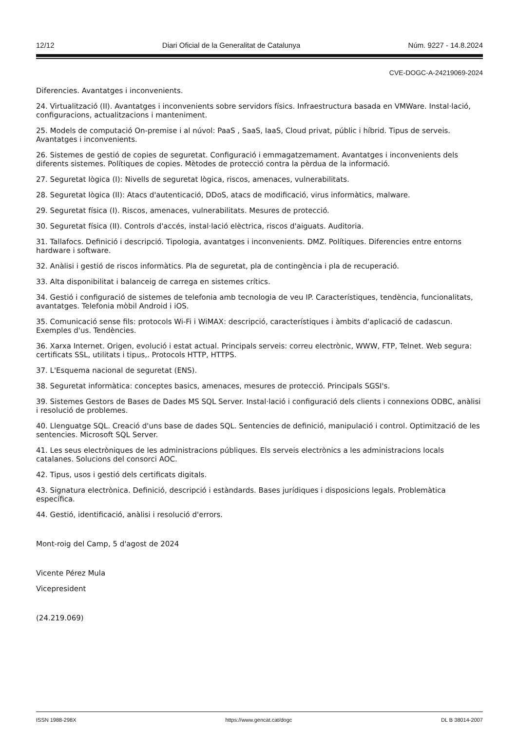12/12 Diari Oficial de la Generalitat de Catalunya Núm. 9227 - 14.8.2024
CVE-DOGC-A-24219069-2024
Diferencies. Avantatges i inconvenients.
24. Virtualització (II). Avantatges i inconvenients sobre servidors físics. Infraestructura basada en VMWare. Instal·lació, configuracions, actualitzacions i manteniment.
25. Models de computació On-premise i al núvol: PaaS , SaaS, IaaS, Cloud privat, públic i híbrid. Tipus de serveis. Avantatges i inconvenients.
26. Sistemes de gestió de copies de seguretat. Configuració i emmagatzemament. Avantatges i inconvenients dels diferents sistemes. Polítiques de copies. Mètodes de protecció contra la pèrdua de la informació.
27. Seguretat lògica (I): Nivells de seguretat lògica, riscos, amenaces, vulnerabilitats.
28. Seguretat lògica (II): Atacs d'autenticació, DDoS, atacs de modificació, virus informàtics, malware.
29. Seguretat física (I). Riscos, amenaces, vulnerabilitats. Mesures de protecció.
30. Seguretat física (II). Controls d'accés, instal·lació elèctrica, riscos d'aiguats. Auditoria.
31. Tallafocs. Definició i descripció. Tipologia, avantatges i inconvenients. DMZ. Polítiques. Diferencies entre entorns hardware i software.
32. Anàlisi i gestió de riscos informàtics. Pla de seguretat, pla de contingència i pla de recuperació.
33. Alta disponibilitat i balanceig de carrega en sistemes crítics.
34. Gestió i configuració de sistemes de telefonia amb tecnologia de veu IP. Característiques, tendència, funcionalitats, avantatges. Telefonia mòbil Android i iOS.
35. Comunicació sense fils: protocols Wi-Fi i WiMAX: descripció, característiques i àmbits d'aplicació de cadascun. Exemples d'us. Tendències.
36. Xarxa Internet. Origen, evolució i estat actual. Principals serveis: correu electrònic, WWW, FTP, Telnet. Web segura: certificats SSL, utilitats i tipus,. Protocols HTTP, HTTPS.
37. L'Esquema nacional de seguretat (ENS).
38. Seguretat informàtica: conceptes basics, amenaces, mesures de protecció. Principals SGSI's.
39. Sistemes Gestors de Bases de Dades MS SQL Server. Instal·lació i configuració dels clients i connexions ODBC, anàlisi i resolució de problemes.
40. Llenguatge SQL. Creació d'uns base de dades SQL. Sentencies de definició, manipulació i control. Optimització de les sentencies. Microsoft SQL Server.
41. Les seus electròniques de les administracions públiques. Els serveis electrònics a les administracions locals catalanes. Solucions del consorci AOC.
42. Tipus, usos i gestió dels certificats digitals.
43. Signatura electrònica. Definició, descripció i estàndards. Bases jurídiques i disposicions legals. Problemàtica específica.
44. Gestió, identificació, anàlisi i resolució d'errors.
Mont-roig del Camp, 5 d'agost de 2024
Vicente Pérez Mula
Vicepresident
(24.219.069)
ISSN 1988-298X https://www.gencat.cat/dogc DL B 38014-2007